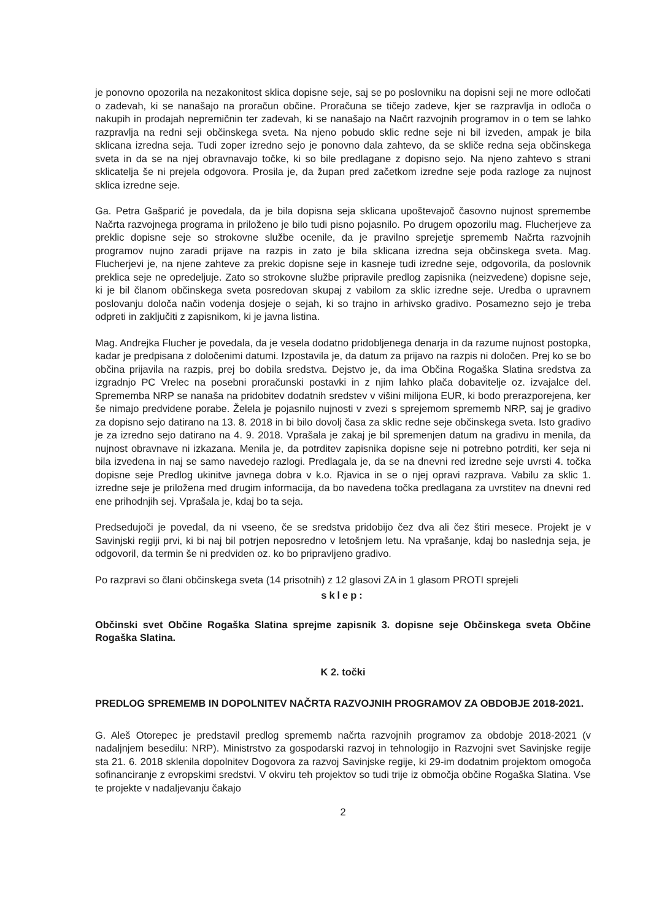je ponovno opozorila na nezakonitost sklica dopisne seje, saj se po poslovniku na dopisni seji ne more odločati o zadevah, ki se nanašajo na proračun občine. Proračuna se tičejo zadeve, kjer se razpravlja in odloča o nakupih in prodajah nepremičnin ter zadevah, ki se nanašajo na Načrt razvojnih programov in o tem se lahko razpravlja na redni seji občinskega sveta. Na njeno pobudo sklic redne seje ni bil izveden, ampak je bila sklicana izredna seja. Tudi zoper izredno sejo je ponovno dala zahtevo, da se skliče redna seja občinskega sveta in da se na njej obravnavajo točke, ki so bile predlagane z dopisno sejo. Na njeno zahtevo s strani sklicatelja še ni prejela odgovora. Prosila je, da župan pred začetkom izredne seje poda razloge za nujnost sklica izredne seje.
Ga. Petra Gašparić je povedala, da je bila dopisna seja sklicana upoštevajoč časovno nujnost spremembe Načrta razvojnega programa in priloženo je bilo tudi pisno pojasnilo. Po drugem opozorilu mag. Flucherjeve za preklic dopisne seje so strokovne službe ocenile, da je pravilno sprejetje sprememb Načrta razvojnih programov nujno zaradi prijave na razpis in zato je bila sklicana izredna seja občinskega sveta. Mag. Flucherjevi je, na njene zahteve za prekic dopisne seje in kasneje tudi izredne seje, odgovorila, da poslovnik preklica seje ne opredeljuje. Zato so strokovne službe pripravile predlog zapisnika (neizvedene) dopisne seje, ki je bil članom občinskega sveta posredovan skupaj z vabilom za sklic izredne seje. Uredba o upravnem poslovanju določa način vodenja dosjeje o sejah, ki so trajno in arhivsko gradivo. Posamezno sejo je treba odpreti in zaključiti z zapisnikom, ki je javna listina.
Mag. Andrejka Flucher je povedala, da je vesela dodatno pridobljenega denarja in da razume nujnost postopka, kadar je predpisana z določenimi datumi. Izpostavila je, da datum za prijavo na razpis ni določen. Prej ko se bo občina prijavila na razpis, prej bo dobila sredstva. Dejstvo je, da ima Občina Rogaška Slatina sredstva za izgradnjo PC Vrelec na posebni proračunski postavki in z njim lahko plača dobavitelje oz. izvajalce del. Sprememba NRP se nanaša na pridobitev dodatnih sredstev v višini milijona EUR, ki bodo prerazporejena, ker še nimajo predvidene porabe. Želela je pojasnilo nujnosti v zvezi s sprejemom sprememb NRP, saj je gradivo za dopisno sejo datirano na 13. 8. 2018 in bi bilo dovolj časa za sklic redne seje občinskega sveta. Isto gradivo je za izredno sejo datirano na 4. 9. 2018. Vprašala je zakaj je bil spremenjen datum na gradivu in menila, da nujnost obravnave ni izkazana. Menila je, da potrditev zapisnika dopisne seje ni potrebno potrditi, ker seja ni bila izvedena in naj se samo navedejo razlogi. Predlagala je, da se na dnevni red izredne seje uvrsti 4. točka dopisne seje Predlog ukinitve javnega dobra v k.o. Rjavica in se o njej opravi razprava. Vabilu za sklic 1. izredne seje je priložena med drugim informacija, da bo navedena točka predlagana za uvrstitev na dnevni red ene prihodnjih sej. Vprašala je, kdaj bo ta seja.
Predsedujoči je povedal, da ni vseeno, če se sredstva pridobijo čez dva ali čez štiri mesece. Projekt je v Savinjski regiji prvi, ki bi naj bil potrjen neposredno v letošnjem letu. Na vprašanje, kdaj bo naslednja seja, je odgovoril, da termin še ni predviden oz. ko bo pripravljeno gradivo.
Po razpravi so člani občinskega sveta (14 prisotnih) z 12 glasovi ZA in 1 glasom PROTI sprejeli
sklep:
Občinski svet Občine Rogaška Slatina sprejme zapisnik 3. dopisne seje Občinskega sveta Občine Rogaška Slatina.
K 2. točki
PREDLOG SPREMEMB IN DOPOLNITEV NAČRTA RAZVOJNIH PROGRAMOV ZA OBDOBJE 2018-2021.
G. Aleš Otorepec je predstavil predlog sprememb načrta razvojnih programov za obdobje 2018-2021 (v nadaljnjem besedilu: NRP). Ministrstvo za gospodarski razvoj in tehnologijo in Razvojni svet Savinjske regije sta 21. 6. 2018 sklenila dopolnitev Dogovora za razvoj Savinjske regije, ki 29-im dodatnim projektom omogoča sofinanciranje z evropskimi sredstvi. V okviru teh projektov so tudi trije iz območja občine Rogaška Slatina. Vse te projekte v nadaljevanju čakajo
2